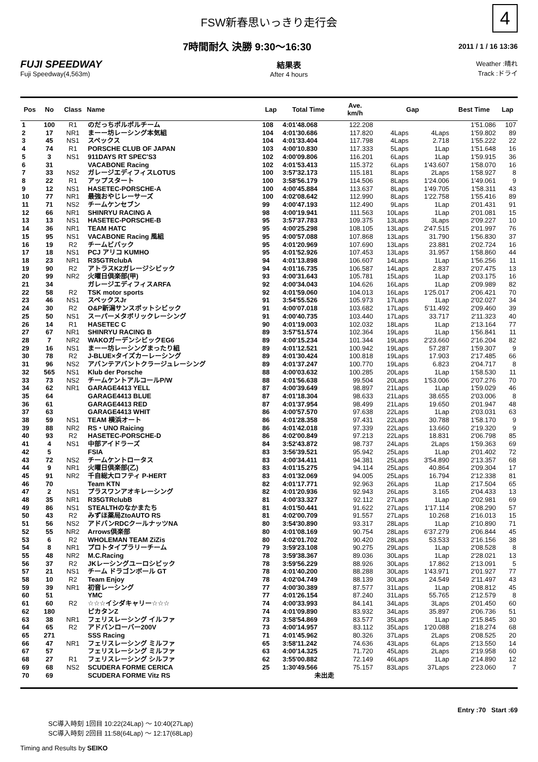FSW新春思いっきり走行会
4
7時間耐久 決勝 9:30〜16:30 2011 / 1 / 16 13:36
FUJI SPEEDWAY
Fuji Speedway(4,563m) 結果表
After 4 hours Weather :晴れ
Track :ドライ
| Pos | No | Class | Name | Lap | Total Time | Ave. km/h | Gap | | Best Time | Lap |
| --- | --- | --- | --- | --- | --- | --- | --- | --- | --- | --- |
| 1 | 100 | R1 | のだっちポルポルチーム | 108 | 4:01'48.068 | 122.208 | | | 1'51.086 | 107 |
| 2 | 17 | NR1 | まーー坊レーシング本気組 | 104 | 4:01'30.686 | 117.820 | 4Laps | 4Laps | 1'59.802 | 89 |
| 3 | 45 | NS1 | スペックス | 104 | 4:01'33.404 | 117.798 | 4Laps | 2.718 | 1'55.222 | 22 |
| 4 | 74 | R1 | PORSCHE CLUB OF JAPAN | 103 | 4:00'10.830 | 117.333 | 5Laps | 1Lap | 1'51.648 | 16 |
| 5 | 3 | NS1 | 911DAYS RT SPEC'S3 | 102 | 4:00'09.806 | 116.201 | 6Laps | 1Lap | 1'59.915 | 36 |
| 6 | 31 | | VACABONE Racing | 102 | 4:01'53.413 | 115.372 | 6Laps | 1'43.607 | 1'58.070 | 16 |
| 7 | 33 | NS2 | ガレージエディフィスLOTUS | 100 | 3:57'32.173 | 115.181 | 8Laps | 2Laps | 1'58.927 | 8 |
| 8 | 22 | R1 | アップスタート | 100 | 3:58'56.179 | 114.506 | 8Laps | 1'24.006 | 1'49.061 | 9 |
| 9 | 12 | NS1 | HASETEC-PORSCHE-A | 100 | 4:00'45.884 | 113.637 | 8Laps | 1'49.705 | 1'58.311 | 43 |
| 10 | 77 | NR1 | 最強おやじレーサーズ | 100 | 4:02'08.642 | 112.990 | 8Laps | 1'22.758 | 1'55.416 | 89 |
| 11 | 71 | NS2 | チームケンセブン | 99 | 4:00'47.193 | 112.490 | 9Laps | 1Lap | 2'01.431 | 91 |
| 12 | 66 | NR1 | SHINRYU RACING A | 98 | 4:00'19.941 | 111.563 | 10Laps | 1Lap | 2'01.081 | 15 |
| 13 | 13 | NS1 | HASETEC-PORSCHE-B | 95 | 3:57'37.783 | 109.375 | 13Laps | 3Laps | 2'09.227 | 10 |
| 14 | 36 | NR1 | TEAM HATC | 95 | 4:00'25.298 | 108.105 | 13Laps | 2'47.515 | 2'01.997 | 76 |
| 15 | 95 | NS1 | VACABONE Racing 風組 | 95 | 4:00'57.088 | 107.868 | 13Laps | 31.790 | 1'56.830 | 37 |
| 16 | 19 | R2 | チームビバック | 95 | 4:01'20.969 | 107.690 | 13Laps | 23.881 | 2'02.724 | 16 |
| 17 | 18 | NS1 | PCJ アリコ KUMHO | 95 | 4:01'52.926 | 107.453 | 13Laps | 31.957 | 1'58.860 | 44 |
| 18 | 23 | NR1 | R35GTRclubA | 94 | 4:01'13.898 | 106.607 | 14Laps | 1Lap | 1'56.256 | 11 |
| 19 | 90 | R2 | アトラスK2ガレージシビック | 94 | 4:01'16.735 | 106.587 | 14Laps | 2.837 | 2'07.475 | 13 |
| 20 | 99 | NR2 | 火曜日倶楽部(甲) | 93 | 4:00'31.643 | 105.781 | 15Laps | 1Lap | 2'03.175 | 16 |
| 21 | 34 | | ガレージエディフィスARFA | 92 | 4:00'34.043 | 104.626 | 16Laps | 1Lap | 2'09.989 | 82 |
| 22 | 58 | R2 | TSK motor sports | 92 | 4:01'59.060 | 104.013 | 16Laps | 1'25.017 | 2'06.421 | 70 |
| 23 | 46 | NS1 | スペックスJr | 91 | 3:54'55.526 | 105.973 | 17Laps | 1Lap | 2'02.027 | 34 |
| 24 | 30 | R2 | O&P新潟サンスポットシビック | 91 | 4:00'07.018 | 103.682 | 17Laps | 5'11.492 | 2'09.460 | 39 |
| 25 | 50 | NS1 | スーパーメタボリックレーシング | 91 | 4:00'40.735 | 103.440 | 17Laps | 33.717 | 2'11.323 | 40 |
| 26 | 14 | R1 | HASETEC C | 90 | 4:01'19.003 | 102.032 | 18Laps | 1Lap | 2'13.164 | 77 |
| 27 | 67 | NR1 | SHINRYU RACING B | 89 | 3:57'51.574 | 102.364 | 19Laps | 1Lap | 1'56.841 | 11 |
| 28 | 7 | NR2 | WAKOガーデンシビックEG6 | 89 | 4:00'15.234 | 101.344 | 19Laps | 2'23.660 | 2'16.204 | 82 |
| 29 | 16 | NS1 | まーー坊レーシングまったり組 | 89 | 4:01'12.521 | 100.942 | 19Laps | 57.287 | 1'59.307 | 9 |
| 30 | 78 | R2 | J-BLUE×タイズカーレーシング | 89 | 4:01'30.424 | 100.818 | 19Laps | 17.903 | 2'17.485 | 66 |
| 31 | 96 | NS2 | アバンテアバントクラージュレーシング | 89 | 4:01'37.247 | 100.770 | 19Laps | 6.823 | 2'04.717 | 8 |
| 32 | 565 | NS1 | Klub der Porsche | 88 | 4:00'03.632 | 100.285 | 20Laps | 1Lap | 1'58.530 | 11 |
| 33 | 73 | NS2 | チームケントアルコールP/W | 88 | 4:01'56.638 | 99.504 | 20Laps | 1'53.006 | 2'07.276 | 70 |
| 34 | 62 | NR1 | GARAGE4413 YELL | 87 | 4:00'39.649 | 98.897 | 21Laps | 1Lap | 1'59.029 | 46 |
| 35 | 64 | | GARAGE4413 BLUE | 87 | 4:01'18.304 | 98.633 | 21Laps | 38.655 | 2'03.006 | 8 |
| 36 | 61 | | GARAGE4413 RED | 87 | 4:01'37.954 | 98.499 | 21Laps | 19.650 | 2'01.947 | 48 |
| 37 | 63 | | GARAGE4413 WHIT | 86 | 4:00'57.570 | 97.638 | 22Laps | 1Lap | 2'03.031 | 63 |
| 38 | 59 | NS1 | TEAM 横浜オート | 86 | 4:01'28.358 | 97.431 | 22Laps | 30.788 | 1'58.170 | 9 |
| 39 | 88 | NR2 | RS・UNO Raicing | 86 | 4:01'42.018 | 97.339 | 22Laps | 13.660 | 2'19.320 | 9 |
| 40 | 93 | R2 | HASETEC-PORSCHE-D | 86 | 4:02'00.849 | 97.213 | 22Laps | 18.831 | 2'06.798 | 85 |
| 41 | 4 | NS1 | 中部アイドラーズ | 84 | 3:52'43.872 | 98.737 | 24Laps | 2Laps | 1'59.363 | 69 |
| 42 | 5 | | FSIA | 83 | 3:56'39.521 | 95.942 | 25Laps | 1Lap | 2'01.402 | 72 |
| 43 | 72 | NS2 | チームケントロータス | 83 | 4:00'34.411 | 94.381 | 25Laps | 3'54.890 | 2'13.357 | 68 |
| 44 | 9 | NR1 | 火曜日倶楽部(乙) | 83 | 4:01'15.275 | 94.114 | 25Laps | 40.864 | 2'09.304 | 17 |
| 45 | 91 | NR2 | 千自総大ロフティ P-HERT | 83 | 4:01'32.069 | 94.005 | 25Laps | 16.794 | 2'12.338 | 81 |
| 46 | 70 | | Team KTN | 82 | 4:01'17.771 | 92.963 | 26Laps | 1Lap | 2'17.504 | 65 |
| 47 | 2 | NS1 | プラスワンアオキレーシング | 82 | 4:01'20.936 | 92.943 | 26Laps | 3.165 | 2'04.433 | 13 |
| 48 | 35 | NR1 | R35GTRclubB | 81 | 4:00'33.327 | 92.112 | 27Laps | 1Lap | 2'02.981 | 69 |
| 49 | 86 | NS1 | STEALTHのなかまたち | 81 | 4:01'50.441 | 91.622 | 27Laps | 1'17.114 | 2'08.290 | 57 |
| 50 | 43 | R2 | みずほ薬局ZtoAUTO RS | 81 | 4:02'00.709 | 91.557 | 27Laps | 10.268 | 2'16.013 | 15 |
| 51 | 56 | NS2 | アドバンRDCクールナッツNA | 80 | 3:54'30.890 | 93.317 | 28Laps | 1Lap | 2'10.890 | 71 |
| 52 | 55 | NR2 | Arrows倶楽部 | 80 | 4:01'08.169 | 90.754 | 28Laps | 6'37.279 | 2'06.844 | 45 |
| 53 | 6 | R2 | WHOLEMAN TEAM ZiZis | 80 | 4:02'01.702 | 90.420 | 28Laps | 53.533 | 2'16.156 | 38 |
| 54 | 8 | NR1 | プロトタイプラリーチーム | 79 | 3:59'23.108 | 90.275 | 29Laps | 1Lap | 2'08.528 | 8 |
| 55 | 48 | NR2 | M.C.Racing | 78 | 3:59'38.367 | 89.036 | 30Laps | 1Lap | 2'28.021 | 13 |
| 56 | 37 | R2 | JKレーシングユーロシビック | 78 | 3:59'56.229 | 88.926 | 30Laps | 17.862 | 2'13.091 | 5 |
| 57 | 21 | NS1 | チーム ドラゴンボール GT | 78 | 4:01'40.200 | 88.288 | 30Laps | 1'43.971 | 2'01.927 | 77 |
| 58 | 10 | R2 | Team Enjoy | 78 | 4:02'04.749 | 88.139 | 30Laps | 24.549 | 2'11.497 | 43 |
| 59 | 39 | NR1 | 初音レーシング | 77 | 4:00'30.389 | 87.577 | 31Laps | 1Lap | 2'08.812 | 45 |
| 60 | 51 | | YMC | 77 | 4:01'26.154 | 87.240 | 31Laps | 55.765 | 2'12.579 | 8 |
| 61 | 60 | R2 | ☆☆☆イシダキャリー☆☆☆ | 74 | 4:00'33.993 | 84.141 | 34Laps | 3Laps | 2'01.450 | 60 |
| 62 | 180 | | ピカタンZ | 74 | 4:01'09.890 | 83.932 | 34Laps | 35.897 | 2'06.736 | 51 |
| 63 | 38 | NR1 | フェリスレーシング イルファ | 73 | 3:58'54.869 | 83.577 | 35Laps | 1Lap | 2'15.845 | 30 |
| 64 | 65 | R2 | アドバンローバー200V | 73 | 4:00'14.957 | 83.112 | 35Laps | 1'20.088 | 2'18.274 | 68 |
| 65 | 271 | | SSS Racing | 71 | 4:01'45.962 | 80.326 | 37Laps | 2Laps | 2'08.525 | 20 |
| 66 | 47 | NR1 | フェリスレーシング ミルファ | 65 | 3:58'11.242 | 74.636 | 43Laps | 6Laps | 2'13.550 | 14 |
| 67 | 57 | | フェリスレーシング ミルファ | 63 | 4:00'14.325 | 71.720 | 45Laps | 2Laps | 2'19.958 | 60 |
| 68 | 27 | R1 | フェリスレーシング シルファ | 62 | 3:55'00.882 | 72.149 | 46Laps | 1Lap | 2'14.890 | 12 |
| 69 | 68 | NS2 | SCUDERA FORME CERICA | 25 | 1:30'49.566 | 75.157 | 83Laps | 37Laps | 2'23.060 | 7 |
| 70 | 69 | | SCUDERA FORME Vitz RS | | 未出走 | | | | | |
Entry :70 Start :69
SC導入時刻 1回目 10:22(24Lap) 〜 10:40(27Lap)
SC導入時刻 2回目 11:58(64Lap) 〜 12:17(68Lap)
Timing and Results by SEIKO